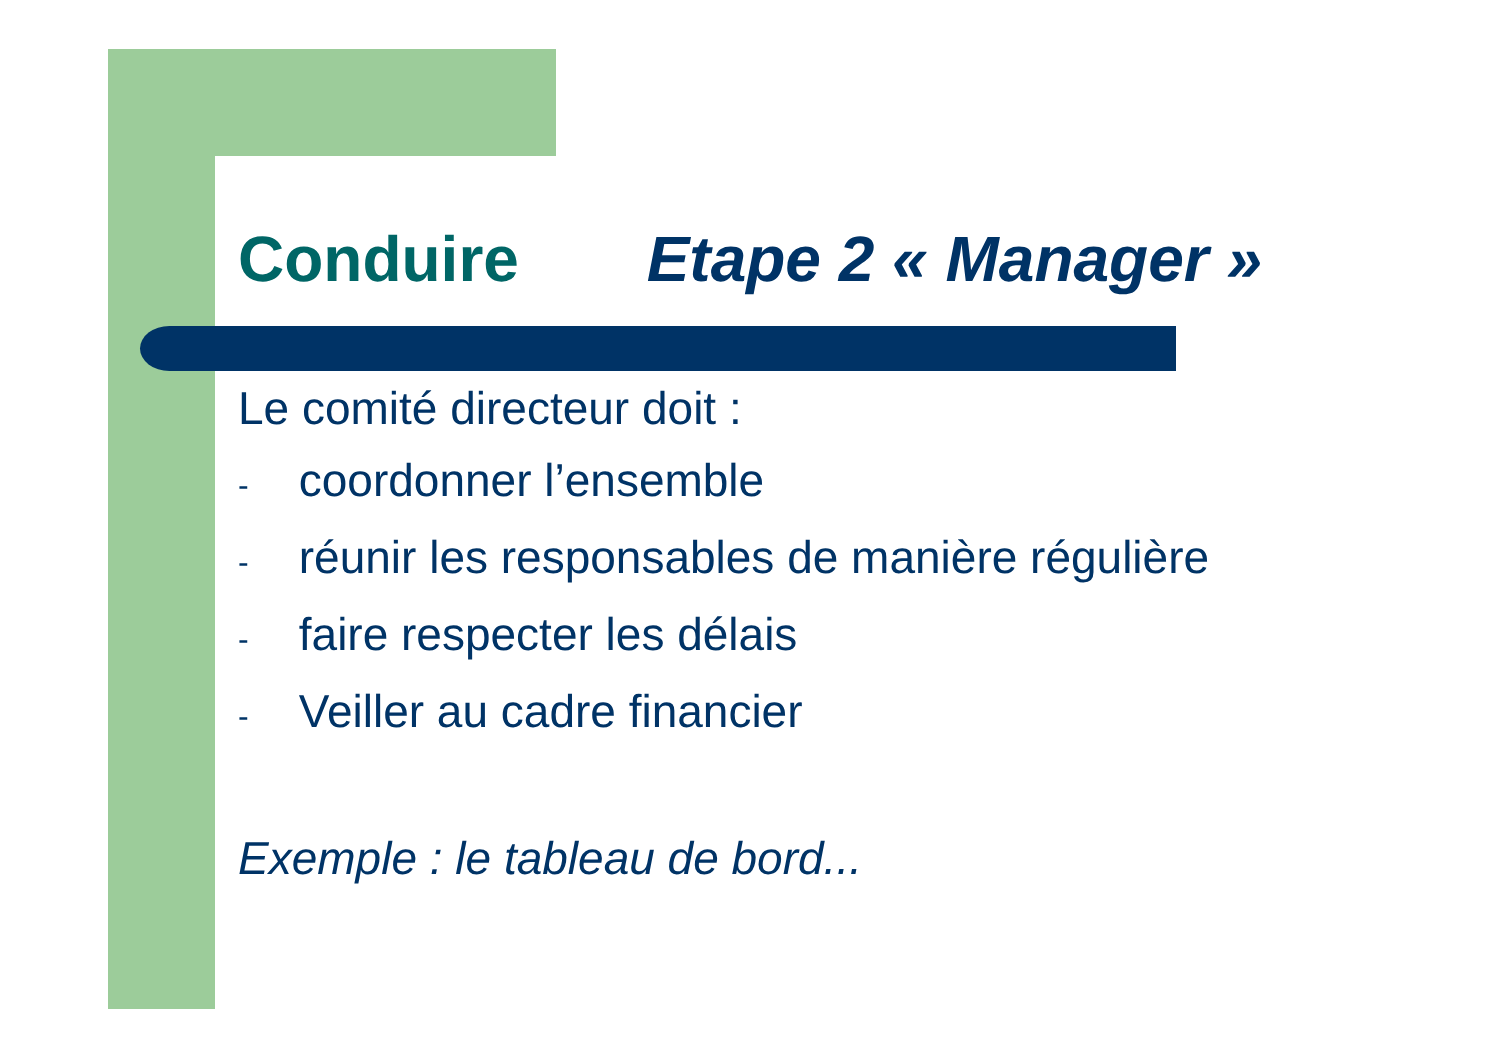Conduire Etape 2 « Manager »
Le comité directeur doit :
- coordonner l’ensemble
- réunir les responsables de manière régulière
- faire respecter les délais
- Veiller au cadre financier
Exemple : le tableau de bord...